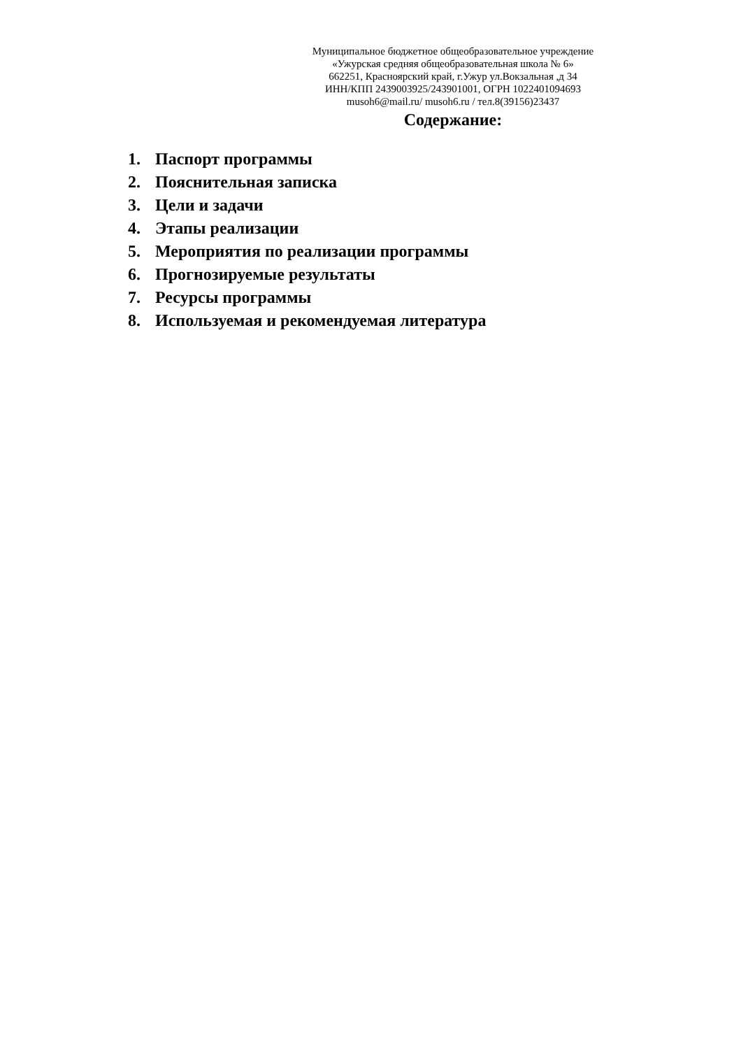Муниципальное бюджетное общеобразовательное учреждение
«Ужурская средняя общеобразовательная школа № 6»
662251, Красноярский край, г.Ужур ул.Вокзальная ,д 34
ИНН/КПП 2439003925/243901001, ОГРН 1022401094693
musoh6@mail.ru/ musoh6.ru / тел.8(39156)23437
Содержание:
1. Паспорт программы
2. Пояснительная записка
3. Цели и задачи
4. Этапы реализации
5. Мероприятия по реализации программы
6. Прогнозируемые результаты
7. Ресурсы программы
8. Используемая и рекомендуемая литература